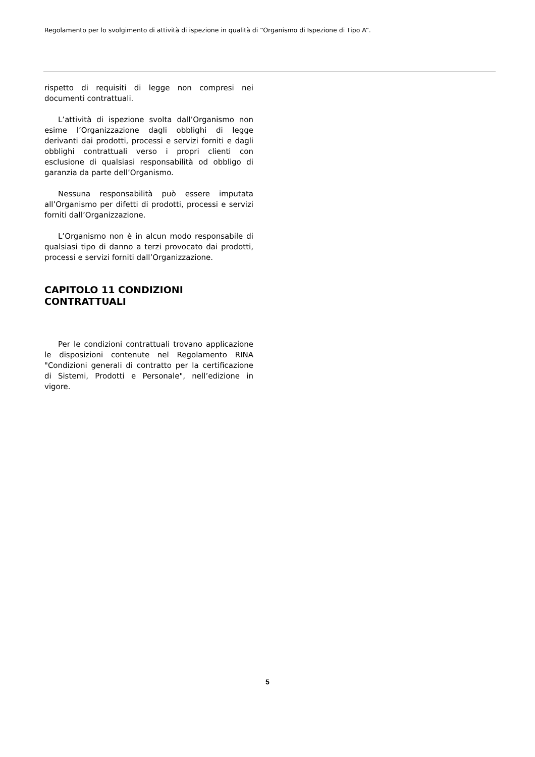Regolamento per lo svolgimento di attività di ispezione in qualità di “Organismo di Ispezione di Tipo A”.
rispetto di requisiti di legge non compresi nei documenti contrattuali.
L’attività di ispezione svolta dall’Organismo non esime l’Organizzazione dagli obblighi di legge derivanti dai prodotti, processi e servizi forniti e dagli obblighi contrattuali verso i propri clienti con esclusione di qualsiasi responsabilità od obbligo di garanzia da parte dell’Organismo.
Nessuna responsabilità può essere imputata all’Organismo per difetti di prodotti, processi e servizi forniti dall’Organizzazione.
L’Organismo non è in alcun modo responsabile di qualsiasi tipo di danno a terzi provocato dai prodotti, processi e servizi forniti dall’Organizzazione.
CAPITOLO 11 CONDIZIONI
CONTRATTUALI
Per le condizioni contrattuali trovano applicazione le disposizioni contenute nel Regolamento RINA "Condizioni generali di contratto per la certificazione di Sistemi, Prodotti e Personale", nell’edizione in vigore.
5